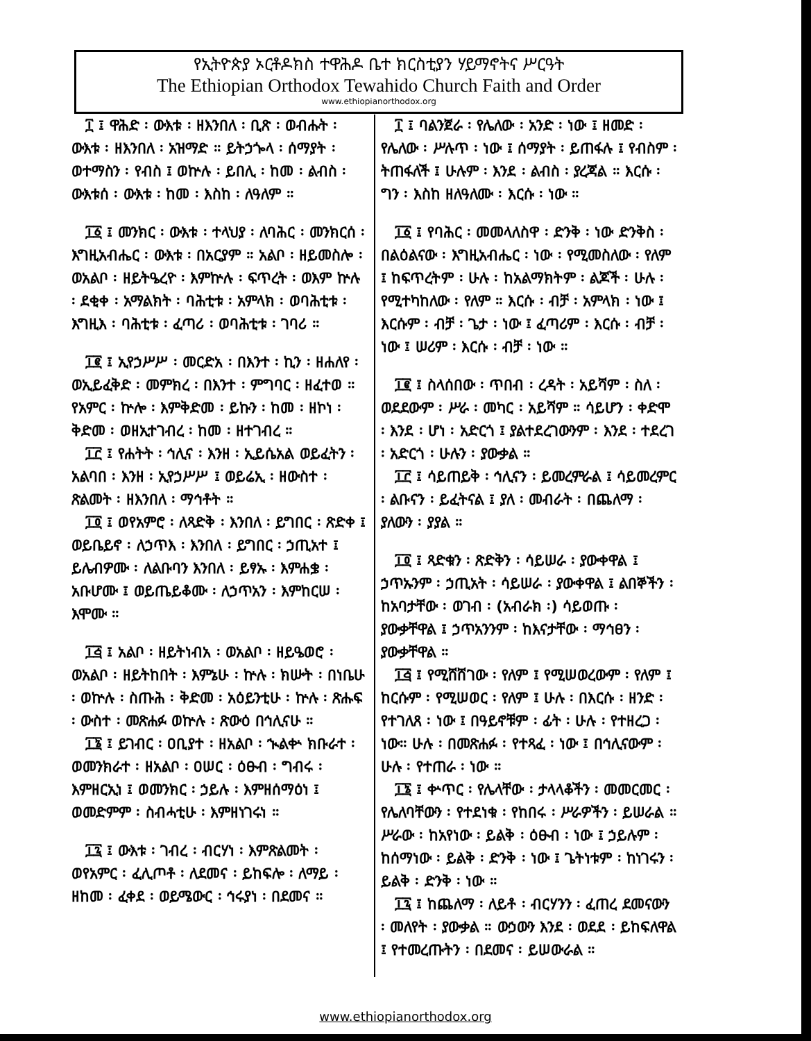የኢትዮጵያ ኦርቶዶክስ ተዋሕዶ ቤተ ክርስቲያን ሃይማኖትና ሥርዓት
The Ethiopian Orthodox Tewahido Church Faith and Order
www.ethiopianorthodox.org
፲ ፤ ዋሕድ ፡ ውእቱ ፡ ዘእንበለ ፡ ቢጽ ፡ ወብሑት ፡ ውእቱ ፡ ዘእንበለ ፡ አዝማድ ። ይትኃጐላ ፡ ሰማያት ፡ ወተማስን ፡ የብስ ፤ ወኵሉ ፡ ይበሊ ፡ ከመ ፡ ልብስ ፡ ውእቱሰ ፡ ውእቱ ፡ ከመ ፡ እስከ ፡ ለዓለም ።
፲፩ ፤ መንክር ፡ ውእቱ ፡ ተላህያ ፡ ለባሕር ፡ መንክርሰ ፡ እግዚአብሔር ፡ ውእቱ ፡ በአርያም ። አልቦ ፡ ዘይመስሎ ፡ ወአልቦ ፡ ዘይትዔረዮ ፡ እምኵሉ ፡ ፍጥረት ፡ ወእም ኵሉ ፡ ደቂቀ ፡ አማልክት ፡ ባሕቲቱ ፡ አምላክ ፡ ወባሕቲቱ ፡ እግዚእ ፡ ባሕቲቱ ፡ ፈጣሪ ፡ ወባሕቲቱ ፡ ገባሪ ።
፲፪ ፤ ኢየኃሥሥ ፡ መርድአ ፡ በእንተ ፡ ኪን ፡ ዘሐለየ ፡ ወኢይፈቅድ ፡ መምክረ ፡ በእንተ ፡ ምግባር ፡ ዘፈተወ ። የአምር ፡ ኵሎ ፡ እምቅድመ ፡ ይኩን ፡ ከመ ፡ ዘኮነ ፡ ቅድመ ፡ ወዘኢተገብረ ፡ ከመ ፡ ዘተገብረ ።
፲፫ ፤ የሐትት ፡ ኅሊና ፡ እንዘ ፡ ኢይሴአል ወይፈትን ፡ አልባበ ፡ እንዘ ፡ ኢየኃሥሥ ፤ ወይሬኢ ፡ ዘውስተ ፡ ጽልመት ፡ ዘእንበለ ፡ ማኅቶት ።
፲፬ ፤ ወየአምሮ ፡ ለጻድቅ ፡ እንበለ ፡ ይግበር ፡ ጽድቀ ፤ ወይቤይኖ ፡ ለኃጥእ ፡ እንበለ ፡ ይግበር ፡ ኃጢአተ ፤ ይሌብዎሙ ፡ ለልቡባን እንበለ ፡ ይፃኡ ፡ እምሐቌ ፡ አቡሆሙ ፤ ወይጤይቆሙ ፡ ለኃጥአን ፡ እምከርሠ ፡ እሞሙ ።
፲፭ ፤ አልቦ ፡ ዘይትነብአ ፡ ወአልቦ ፡ ዘይዔወሮ ፡ ወአልቦ ፡ ዘይትከበት ፡ እምኔሁ ፡ ኵሉ ፡ ክሡት ፡ በነቤሁ ፡ ወኵሉ ፡ ስጡሕ ፡ ቅድመ ፡ አዕይንቲሁ ፡ ኵሉ ፡ ጽሑፍ ፡ ውስተ ፡ መጽሐፉ ወኵሉ ፡ ጽውዕ በኅሊናሁ ።
፲፮ ፤ ይገብር ፡ ዐቢያተ ፡ ዘአልቦ ፡ ኊልቍ ክቡራተ ፡ ወመንክራተ ፡ ዘአልቦ ፡ ዐሠር ፡ ዕፁብ ፡ ግብሩ ፡ እምዘርኢነ ፤ ወመንክር ፡ ኃይሉ ፡ እምዘሰማዕነ ፤ ወመድምም ፡ ስብሓቲሁ ፡ እምዘነገሩነ ።
፲፯ ፤ ውእቱ ፡ ገብረ ፡ ብርሃነ ፡ እምጽልመት ፡ ወየአምር ፡ ፈሊጦቶ ፡ ለደመና ፡ ይከፍሎ ፡ ለማይ ፡ ዘከመ ፡ ፈቀደ ፡ ወይሜውር ፡ ኅሩያነ ፡ በደመና ።
፲ ፤ ባልንጀራ ፡ የሌለው ፡ አንድ ፡ ነው ፤ ዘመድ ፡ የሌለው ፡ ሥሉጥ ፡ ነው ፤ ሰማያት ፡ ይጠፋሉ ፤ የብስም ፡ ትጠፋለች ፤ ሁሉም ፡ እንደ ፡ ልብስ ፡ ያረጃል ። እርሱ ፡ ግን ፡ እስከ ዘለዓለሙ ፡ እርሱ ፡ ነው ።
፲፩ ፤ የባሕር ፡ መመላለስዋ ፡ ድንቅ ፡ ነው ድንቅስ ፡ በልዕልናው ፡ እግዚአብሔር ፡ ነው ፡ የሚመስለው ፡ የለም ፤ ከፍጥረትም ፡ ሁሉ ፡ ከአልማክትም ፡ ልጆች ፡ ሁሉ ፡ የሚተካከለው ፡ የለም ። እርሱ ፡ ብቻ ፡ አምላክ ፡ ነው ፤ እርሱም ፡ ብቻ ፡ ጌታ ፡ ነው ፤ ፈጣሪም ፡ እርሱ ፡ ብቻ ፡ ነው ፤ ሠሪም ፡ እርሱ ፡ ብቻ ፡ ነው ።
፲፪ ፤ ስላሰበው ፡ ጥበብ ፡ ረዳት ፡ አይሻም ፡ ስለ ፡ ወደደውም ፡ ሥራ ፡ መካር ፡ አይሻም ። ሳይሆን ፡ ቀድሞ ፡ እንደ ፡ ሆነ ፡ አድርጎ ፤ ያልተደረገውንም ፡ እንደ ፡ ተደረገ ፡ አድርጎ ፡ ሁሉን ፡ ያውቃል ።
፲፫ ፤ ሳይጠይቅ ፡ ኅሊናን ፡ ይመረምራል ፤ ሳይመረምር ፡ ልቡናን ፡ ይፈትናል ፤ ያለ ፡ መብራት ፡ በጨለማ ፡ ያለውን ፡ ያያል ።
፲፬ ፤ ጻድቁን ፡ ጽድቅን ፡ ሳይሠራ ፡ ያውቀዋል ፤ ኃጥኡንም ፡ ኃጢአት ፡ ሳይሠራ ፡ ያውቀዋል ፤ ልበኞችን ፡ ከአባታቸው ፡ ወገብ ፡ (አብራክ ፡) ሳይወጡ ፡ ያውቃቸዋል ፤ ኃጥአንንም ፡ ከእናታቸው ፡ ማኅፀን ፡ ያውቃቸዋል ።
፲፭ ፤ የሚሸሸገው ፡ የለም ፤ የሚሠወረውም ፡ የለም ፤ ከርሱም ፡ የሚሠወር ፡ የለም ፤ ሁሉ ፡ በእርሱ ፡ ዘንድ ፡ የተገለጸ ፡ ነው ፤ በዓይኖቹም ፡ ፊት ፡ ሁሉ ፡ የተዘረጋ ፡ ነው። ሁሉ ፡ በመጽሐፉ ፡ የተጻፈ ፡ ነው ፤ በኅሊናውም ፡ ሁሉ ፡ የተጠራ ፡ ነው ።
፲፮ ፤ ቍጥር ፡ የሌላቸው ፡ ታላላቆችን ፡ መመርመር ፡ የሌለባቸውን ፡ የተደነቁ ፡ የከበሩ ፡ ሥራዎችን ፡ ይሠራል ። ሥራው ፡ ከአየነው ፡ ይልቅ ፡ ዕፁብ ፡ ነው ፤ ኃይሉም ፡ ከሰማነው ፡ ይልቅ ፡ ድንቅ ፡ ነው ፤ ጌትነቱም ፡ ከነገሩን ፡ ይልቅ ፡ ድንቅ ፡ ነው ።
፲፯ ፤ ከጨለማ ፡ ለይቶ ፡ ብርሃንን ፡ ፈጠረ ደመናውን ፡ መለየት ፡ ያውቃል ። ውኃውን እንደ ፡ ወደደ ፡ ይከፍለዋል ፤ የተመረጡትን ፡ በደመና ፡ ይሠውራል ።
www.ethiopianorthodox.org